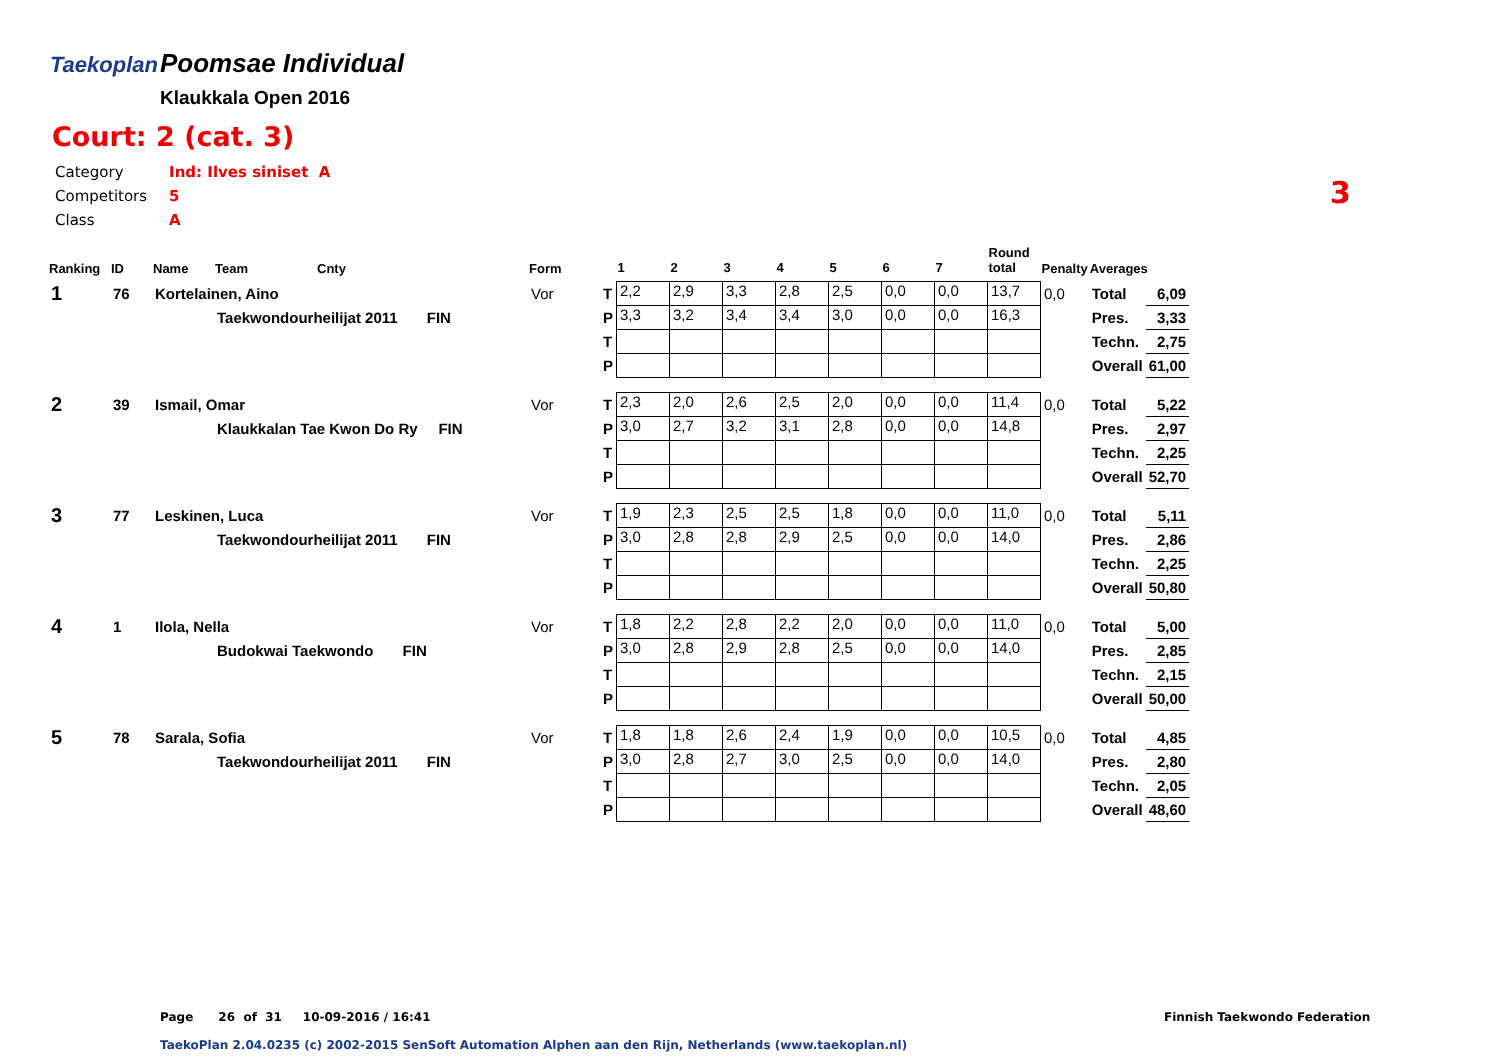Taekoplan
Poomsae Individual
Klaukkala Open 2016
Court: 2 (cat. 3)
| Category | Ind: Ilves siniset A |
| Competitors | 5 |
| Class | A |
3
| Ranking | ID | Name | Team | Cnty | Form | | 1 | 2 | 3 | 4 | 5 | 6 | 7 | Round total | Penalty | Averages | |
| --- | --- | --- | --- | --- | --- | --- | --- | --- | --- | --- | --- | --- | --- | --- | --- | --- | --- |
| 1 | 76 | Kortelainen, Aino | | | Vor | T | 2,2 | 2,9 | 3,3 | 2,8 | 2,5 | 0,0 | 0,0 | 13,7 | 0,0 | Total | 6,09 |
| | | | Taekwondourheilijat 2011 FIN | | | P | 3,3 | 3,2 | 3,4 | 3,4 | 3,0 | 0,0 | 0,0 | 16,3 | | Pres. | 3,33 |
| | | | | | | T | | | | | | | | | | Techn. | 2,75 |
| | | | | | | P | | | | | | | | | | Overall | 61,00 |
| 2 | 39 | Ismail, Omar | | | Vor | T | 2,3 | 2,0 | 2,6 | 2,5 | 2,0 | 0,0 | 0,0 | 11,4 | 0,0 | Total | 5,22 |
| | | | Klaukkalan Tae Kwon Do Ry FIN | | | P | 3,0 | 2,7 | 3,2 | 3,1 | 2,8 | 0,0 | 0,0 | 14,8 | | Pres. | 2,97 |
| | | | | | | T | | | | | | | | | | Techn. | 2,25 |
| | | | | | | P | | | | | | | | | | Overall | 52,70 |
| 3 | 77 | Leskinen, Luca | | | Vor | T | 1,9 | 2,3 | 2,5 | 2,5 | 1,8 | 0,0 | 0,0 | 11,0 | 0,0 | Total | 5,11 |
| | | | Taekwondourheilijat 2011 FIN | | | P | 3,0 | 2,8 | 2,8 | 2,9 | 2,5 | 0,0 | 0,0 | 14,0 | | Pres. | 2,86 |
| | | | | | | T | | | | | | | | | | Techn. | 2,25 |
| | | | | | | P | | | | | | | | | | Overall | 50,80 |
| 4 | 1 | Ilola, Nella | | | Vor | T | 1,8 | 2,2 | 2,8 | 2,2 | 2,0 | 0,0 | 0,0 | 11,0 | 0,0 | Total | 5,00 |
| | | | Budokwai Taekwondo FIN | | | P | 3,0 | 2,8 | 2,9 | 2,8 | 2,5 | 0,0 | 0,0 | 14,0 | | Pres. | 2,85 |
| | | | | | | T | | | | | | | | | | Techn. | 2,15 |
| | | | | | | P | | | | | | | | | | Overall | 50,00 |
| 5 | 78 | Sarala, Sofia | | | Vor | T | 1,8 | 1,8 | 2,6 | 2,4 | 1,9 | 0,0 | 0,0 | 10,5 | 0,0 | Total | 4,85 |
| | | | Taekwondourheilijat 2011 FIN | | | P | 3,0 | 2,8 | 2,7 | 3,0 | 2,5 | 0,0 | 0,0 | 14,0 | | Pres. | 2,80 |
| | | | | | | T | | | | | | | | | | Techn. | 2,05 |
| | | | | | | P | | | | | | | | | | Overall | 48,60 |
Page 26 of 31 10-09-2016 / 16:41
Finnish Taekwondo Federation
TaekoPlan 2.04.0235 (c) 2002-2015 SenSoft Automation Alphen aan den Rijn, Netherlands (www.taekoplan.nl)